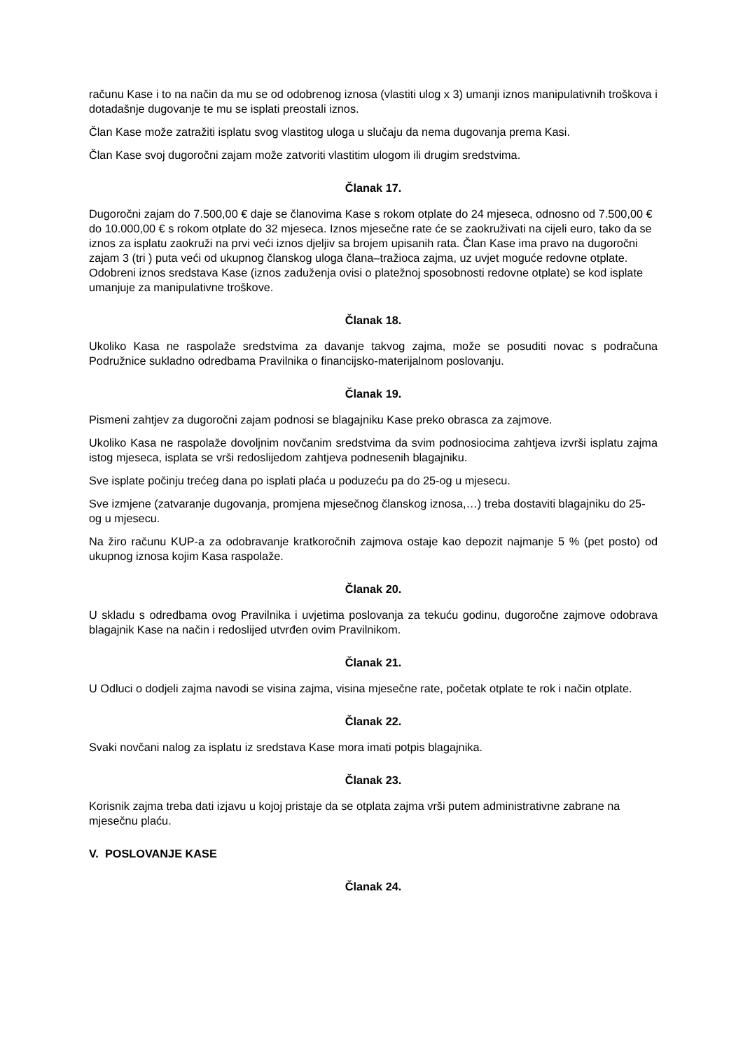računu Kase i to na način da mu se od odobrenog iznosa (vlastiti ulog x 3) umanji iznos manipulativnih troškova i dotadašnje dugovanje te mu se isplati preostali iznos.
Član Kase može zatražiti isplatu svog vlastitog uloga u slučaju da nema dugovanja prema Kasi.
Član Kase svoj dugoročni zajam može zatvoriti vlastitim ulogom ili drugim sredstvima.
Članak 17.
Dugoročni zajam do 7.500,00 € daje se članovima Kase s rokom otplate do 24 mjeseca, odnosno od 7.500,00 € do 10.000,00 € s rokom otplate do 32 mjeseca. Iznos mjesečne rate će se zaokruživati na cijeli euro, tako da se iznos za isplatu zaokruži na prvi veći iznos djeljiv sa brojem upisanih rata. Član Kase ima pravo na dugoročni zajam 3 (tri ) puta veći od ukupnog članskog uloga člana–tražioca zajma, uz uvjet moguće redovne otplate. Odobreni iznos sredstava Kase (iznos zaduženja ovisi o platežnoj sposobnosti redovne otplate) se kod isplate umanjuje za manipulativne troškove.
Članak 18.
Ukoliko Kasa ne raspolaže sredstvima za davanje takvog zajma, može se posuditi novac s podračuna Podružnice sukladno odredbama Pravilnika o financijsko-materijalnom poslovanju.
Članak 19.
Pismeni zahtjev za dugoročni zajam podnosi se blagajniku Kase preko obrasca za zajmove.
Ukoliko Kasa ne raspolaže dovoljnim novčanim sredstvima da svim podnosiocima zahtjeva izvrši isplatu zajma istog mjeseca, isplata se vrši redoslijedom zahtjeva podnesenih blagajniku.
Sve isplate počinju trećeg dana po isplati plaća u poduzeću pa do 25-og u mjesecu.
Sve izmjene (zatvaranje dugovanja, promjena mjesečnog članskog iznosa,…) treba dostaviti blagajniku do 25-og u mjesecu.
Na žiro računu KUP-a za odobravanje kratkoročnih zajmova ostaje kao depozit najmanje 5 % (pet posto) od ukupnog iznosa kojim Kasa raspolaže.
Članak 20.
U skladu s odredbama ovog Pravilnika i uvjetima poslovanja za tekuću godinu, dugoročne zajmove odobrava blagajnik Kase na način i redoslijed utvrđen ovim Pravilnikom.
Članak 21.
U Odluci o dodjeli zajma navodi se visina zajma, visina mjesečne rate, početak otplate te rok i način otplate.
Članak 22.
Svaki novčani nalog za isplatu iz sredstava Kase mora imati potpis blagajnika.
Članak 23.
Korisnik zajma treba dati izjavu u kojoj pristaje da se otplata zajma vrši putem administrativne zabrane na mjesečnu plaću.
V. POSLOVANJE KASE
Članak 24.